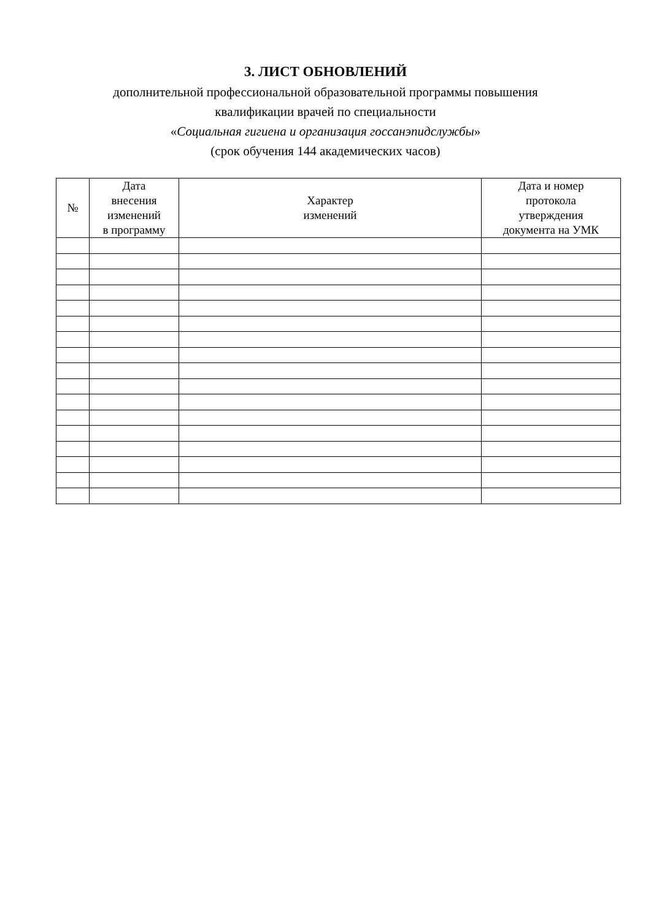3. ЛИСТ ОБНОВЛЕНИЙ
дополнительной профессиональной образовательной программы повышения
квалификации врачей по специальности
«Социальная гигиена и организация госсанэпидслужбы»
(срок обучения 144 академических часов)
| № | Дата внесения изменений в программу | Характер изменений | Дата и номер протокола утверждения документа на УМК |
| --- | --- | --- | --- |